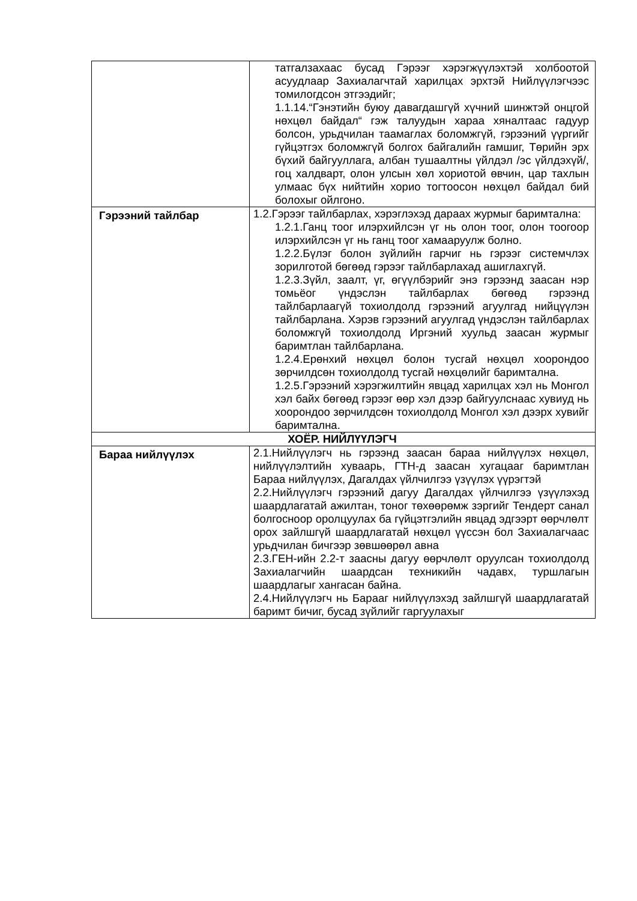| | татгалзахаас бусад Гэрээг хэрэгжүүлэхтэй холбоотой асуудлаар Захиалагчтай харилцах эрхтэй Нийлүүлэгчээс томилогдсон этгээдийг; 1.1.14.“Гэнэтийн буюу давагдашгүй хүчний шинжтэй онцгой нөхцөл байдал“ гэж талуудын хараа хяналтаас гадуур болсон, урьдчилан таамаглах боломжгүй, гэрээний үүргийг гүйцэтгэх боломжгүй болгох байгалийн гамшиг, Төрийн эрх бүхий байгууллага, албан тушаалтны үйлдэл /эс үйлдэхүй/, гоц халдварт, олон улсын хөл хориотой өвчин, цар тахлын улмаас бүх нийтийн хорио тогтоосон нөхцөл байдал бий болохыг ойлгоно. |
| Гэрээний тайлбар | 1.2.Гэрээг тайлбарлах, хэрэглэхэд дараах журмыг баримтална: 1.2.1.Ганц тоог илэрхийлсэн үг нь олон тоог, олон тоогоор илэрхийлсэн үг нь ганц тоог хамааруулж болно. 1.2.2.Бүлэг болон зүйлийн гарчиг нь гэрээг системчлэх зорилготой бөгөөд гэрээг тайлбарлахад ашиглахгүй. 1.2.3.Зүйл, заалт, үг, өгүүлбэрийг энэ гэрээнд заасан нэр томьёог үндэслэн тайлбарлах бөгөөд гэрээнд тайлбарлаагүй тохиолдолд гэрээний агуулгад нийцүүлэн тайлбарлана. Хэрэв гэрээний агуулгад үндэслэн тайлбарлах боломжгүй тохиолдолд Иргэний хуульд заасан журмыг баримтлан тайлбарлана. 1.2.4.Ерөнхий нөхцөл болон тусгай нөхцөл хоорондоо зөрчилдсөн тохиолдолд тусгай нөхцөлийг баримтална. 1.2.5.Гэрээний хэрэгжилтийн явцад харилцах хэл нь Монгол хэл байх бөгөөд гэрээг өөр хэл дээр байгуулснаас хувиуд нь хоорондоо зөрчилдсөн тохиолдолд Монгол хэл дээрх хувийг баримтална. |
| ХОЁР. НИЙЛҮҮЛЭГЧ | |
| Бараа нийлүүлэх | 2.1.Нийлүүлэгч нь гэрээнд заасан бараа нийлүүлэх нөхцөл, нийлүүлэлтийн хуваарь, ГТН-д заасан хугацааг баримтлан Бараа нийлүүлэх, Дагалдах үйлчилгээ үзүүлэх үүрэгтэй 2.2.Нийлүүлэгч гэрээний дагуу Дагалдах үйлчилгээ үзүүлэхэд шаардлагатай ажилтан, тоног төхөөрөмж зэргийг Тендерт санал болгосноор оролцуулах ба гүйцэтгэлийн явцад эдгээрт өөрчлөлт орох зайлшгүй шаардлагатай нөхцөл үүссэн бол Захиалагчаас урьдчилан бичгээр зөвшөөрөл авна 2.3.ГЕН-ийн 2.2-т заасны дагуу өөрчлөлт оруулсан тохиолдолд Захиалагчийн шаардсан техникийн чадавх, туршлагын шаардлагыг хангасан байна. 2.4.Нийлүүлэгч нь Барааг нийлүүлэхэд зайлшгүй шаардлагатай баримт бичиг, бусад зүйлийг гаргуулахыг |